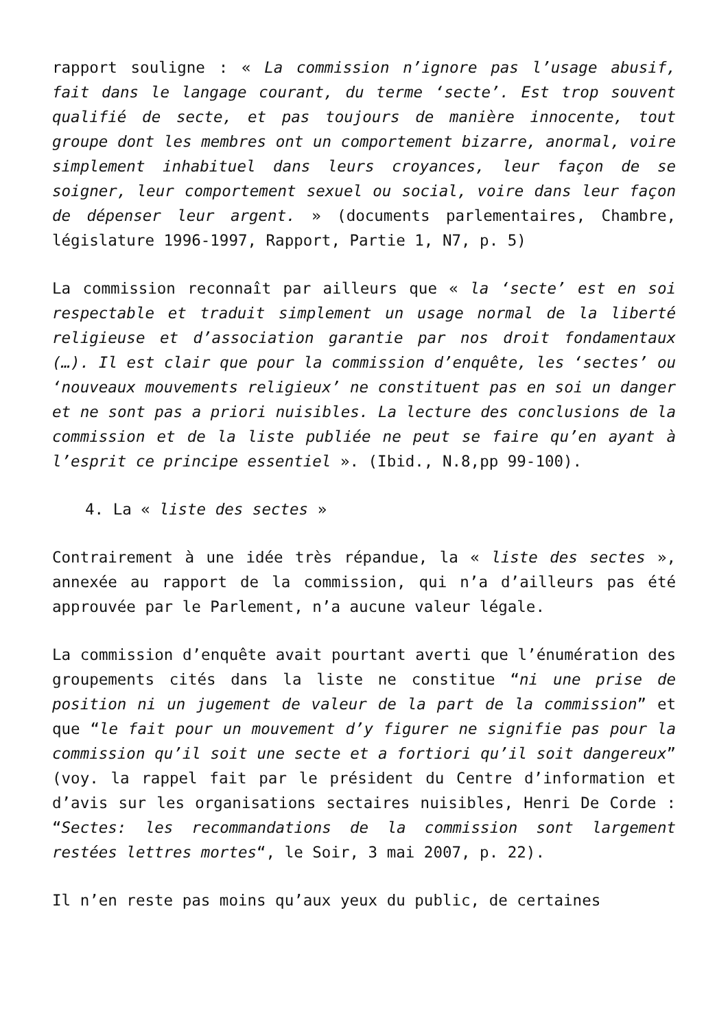rapport souligne : « La commission n’ignore pas l’usage abusif, fait dans le langage courant, du terme ‘secte’. Est trop souvent qualifié de secte, et pas toujours de manière innocente, tout groupe dont les membres ont un comportement bizarre, anormal, voire simplement inhabituel dans leurs croyances, leur façon de se soigner, leur comportement sexuel ou social, voire dans leur façon de dépenser leur argent. » (documents parlementaires, Chambre, législature 1996-1997, Rapport, Partie 1, N7, p. 5)
La commission reconnaît par ailleurs que « la ‘secte’ est en soi respectable et traduit simplement un usage normal de la liberté religieuse et d’association garantie par nos droit fondamentaux (…). Il est clair que pour la commission d’enquête, les ‘sectes’ ou ‘nouveaux mouvements religieux’ ne constituent pas en soi un danger et ne sont pas a priori nuisibles. La lecture des conclusions de la commission et de la liste publiée ne peut se faire qu’en ayant à l’esprit ce principe essentiel ». (Ibid., N.8,pp 99-100).
4. La « liste des sectes »
Contrairement à une idée très répandue, la « liste des sectes », annexée au rapport de la commission, qui n’a d’ailleurs pas été approuvée par le Parlement, n’a aucune valeur légale.
La commission d’enquête avait pourtant averti que l’énumération des groupements cités dans la liste ne constitue “ni une prise de position ni un jugement de valeur de la part de la commission” et que “le fait pour un mouvement d’y figurer ne signifie pas pour la commission qu’il soit une secte et a fortiori qu’il soit dangereux” (voy. la rappel fait par le président du Centre d’information et d’avis sur les organisations sectaires nuisibles, Henri De Corde : “Sectes: les recommandations de la commission sont largement restées lettres mortes“, le Soir, 3 mai 2007, p. 22).
Il n’en reste pas moins qu’aux yeux du public, de certaines